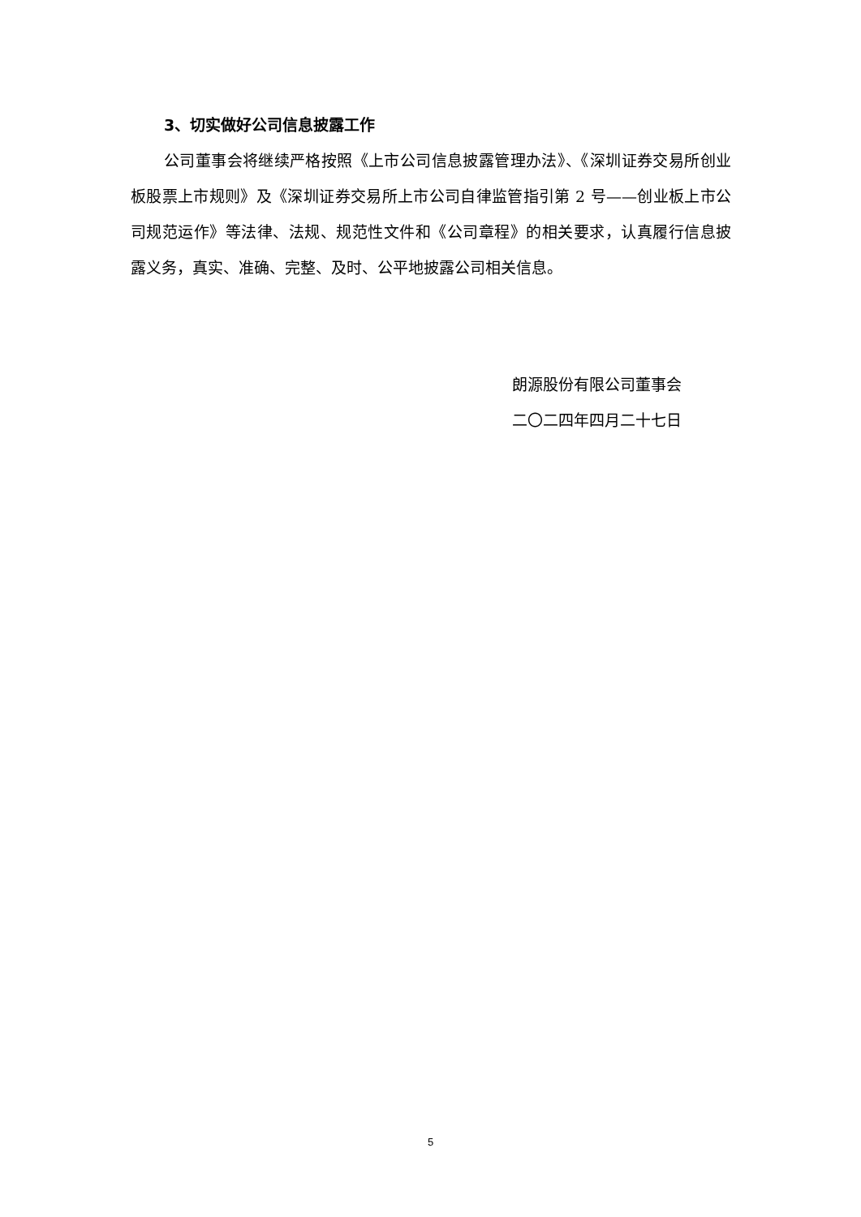3、切实做好公司信息披露工作
公司董事会将继续严格按照《上市公司信息披露管理办法》、《深圳证券交易所创业板股票上市规则》及《深圳证券交易所上市公司自律监管指引第 2 号——创业板上市公司规范运作》等法律、法规、规范性文件和《公司章程》的相关要求，认真履行信息披露义务，真实、准确、完整、及时、公平地披露公司相关信息。
朗源股份有限公司董事会
二〇二四年四月二十七日
5